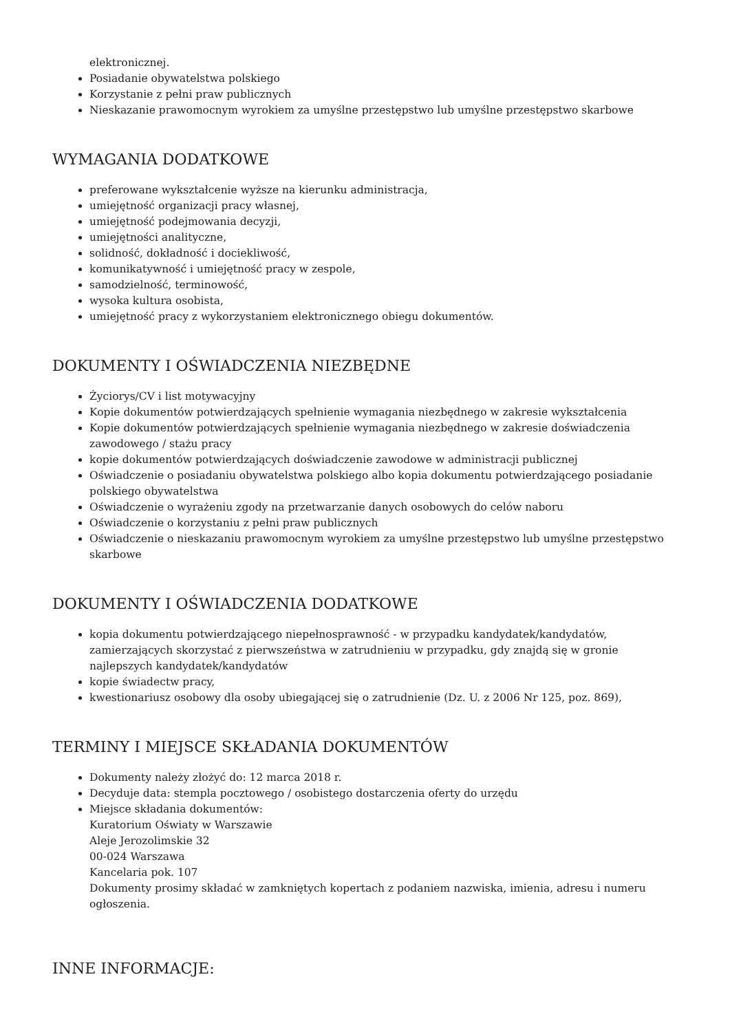elektronicznej.
Posiadanie obywatelstwa polskiego
Korzystanie z pełni praw publicznych
Nieskazanie prawomocnym wyrokiem za umyślne przestępstwo lub umyślne przestępstwo skarbowe
WYMAGANIA DODATKOWE
preferowane wykształcenie wyższe na kierunku administracja,
umiejętność organizacji pracy własnej,
umiejętność podejmowania decyzji,
umiejętności analityczne,
solidność, dokładność i dociekliwość,
komunikatywność i umiejętność pracy w zespole,
samodzielność, terminowość,
wysoka kultura osobista,
umiejętność pracy z wykorzystaniem elektronicznego obiegu dokumentów.
DOKUMENTY I OŚWIADCZENIA NIEZBĘDNE
Życiorys/CV i list motywacyjny
Kopie dokumentów potwierdzających spełnienie wymagania niezbędnego w zakresie wykształcenia
Kopie dokumentów potwierdzających spełnienie wymagania niezbędnego w zakresie doświadczenia zawodowego / stażu pracy
kopie dokumentów potwierdzających doświadczenie zawodowe w administracji publicznej
Oświadczenie o posiadaniu obywatelstwa polskiego albo kopia dokumentu potwierdzającego posiadanie polskiego obywatelstwa
Oświadczenie o wyrażeniu zgody na przetwarzanie danych osobowych do celów naboru
Oświadczenie o korzystaniu z pełni praw publicznych
Oświadczenie o nieskazaniu prawomocnym wyrokiem za umyślne przestępstwo lub umyślne przestępstwo skarbowe
DOKUMENTY I OŚWIADCZENIA DODATKOWE
kopia dokumentu potwierdzającego niepełnosprawność - w przypadku kandydatek/kandydatów, zamierzających skorzystać z pierwszeństwa w zatrudnieniu w przypadku, gdy znajdą się w gronie najlepszych kandydatek/kandydatów
kopie świadectw pracy,
kwestionariusz osobowy dla osoby ubiegającej się o zatrudnienie (Dz. U. z 2006 Nr 125, poz. 869),
TERMINY I MIEJSCE SKŁADANIA DOKUMENTÓW
Dokumenty należy złożyć do: 12 marca 2018 r.
Decyduje data: stempla pocztowego / osobistego dostarczenia oferty do urzędu
Miejsce składania dokumentów:
Kuratorium Oświaty w Warszawie
Aleje Jerozolimskie 32
00-024 Warszawa
Kancelaria pok. 107
Dokumenty prosimy składać w zamkniętych kopertach z podaniem nazwiska, imienia, adresu i numeru ogłoszenia.
INNE INFORMACJE: